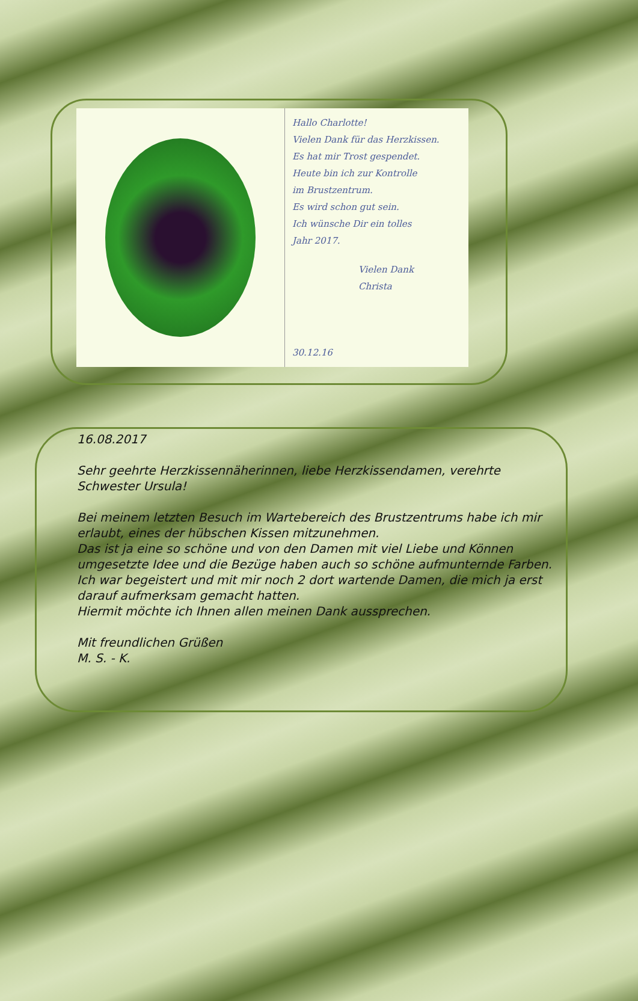Hallo Charlotte!
Vielen Dank für das Herzkissen.
Es hat mir Trost gespendet.
Heute bin ich zur Kontrolle
im Brustzentrum.
Es wird schon gut sein.
Ich wünsche Dir ein tolles
Jahr 2017.
Vielen Dank
Christa
30.12.16
16.08.2017
Sehr geehrte Herzkissennäherinnen, liebe Herzkissendamen, verehrte Schwester Ursula!
Bei meinem letzten Besuch im Wartebereich des Brustzentrums habe ich mir erlaubt, eines der hübschen Kissen mitzunehmen.
Das ist ja eine so schöne und von den Damen mit viel Liebe und Können umgesetzte Idee und die Bezüge haben auch so schöne aufmunternde Farben.
Ich war begeistert und mit mir noch 2 dort wartende Damen, die mich ja erst darauf aufmerksam gemacht hatten.
Hiermit möchte ich Ihnen allen meinen Dank aussprechen.
Mit freundlichen Grüßen
M. S. - K.